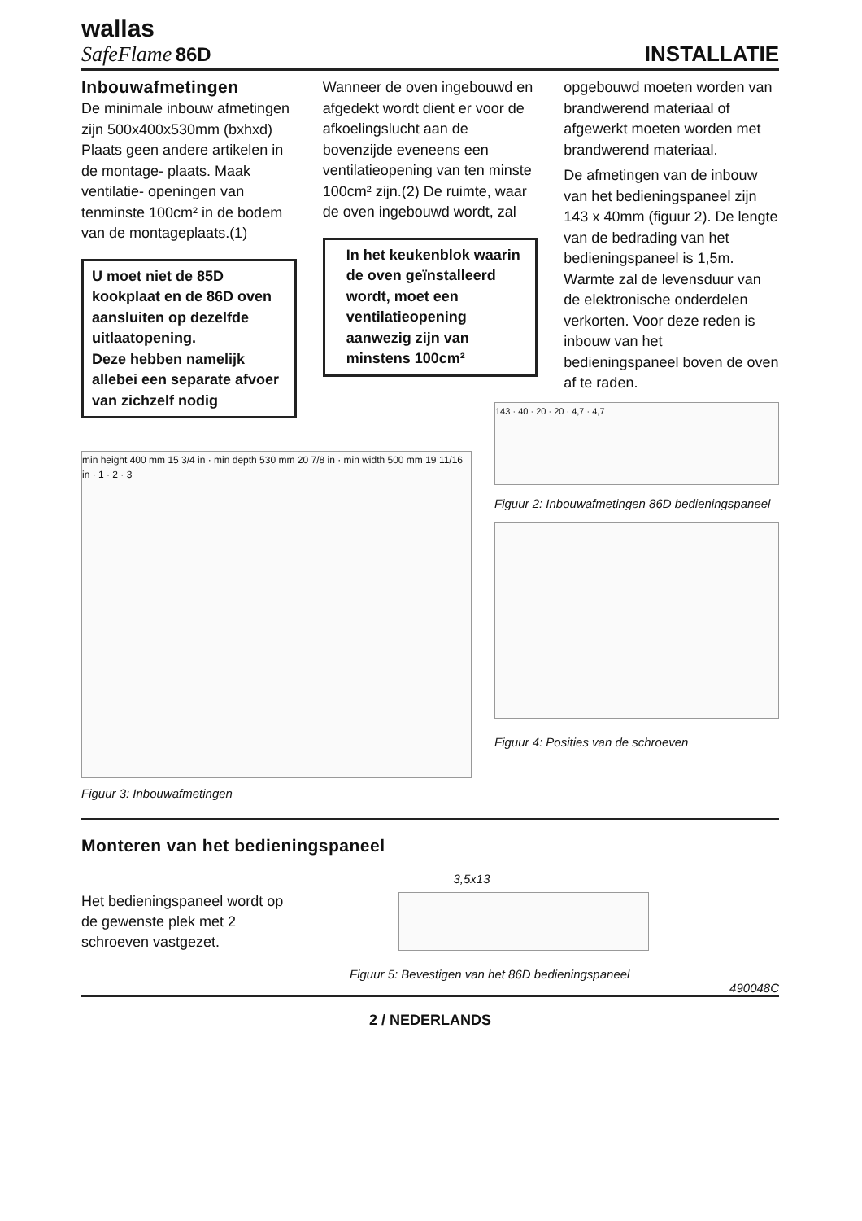wallas
SafeFlame 86D
INSTALLATIE
Inbouwafmetingen
De minimale inbouw afmetingen zijn 500x400x530mm (bxhxd) Plaats geen andere artikelen in de montage- plaats. Maak ventilatie- openingen van tenminste 100cm² in de bodem van de montageplaats.(1)
U moet niet de 85D kookplaat en de 86D oven aansluiten op dezelfde uitlaatopening.
Deze hebben namelijk allebei een separate afvoer van zichzelf nodig
Wanneer de oven ingebouwd en afgedekt wordt dient er voor de afkoelingslucht aan de bovenzijde eveneens een ventilatieopening van ten minste 100cm² zijn.(2) De ruimte, waar de oven ingebouwd wordt, zal
In het keukenblok waarin de oven geïnstalleerd wordt, moet een ventilatieopening aanwezig zijn van minstens 100cm²
opgebouwd moeten worden van brandwerend materiaal of afgewerkt moeten worden met brandwerend materiaal.
De afmetingen van de inbouw van het bedieningspaneel zijn 143 x 40mm (figuur 2). De lengte van de bedrading van het bedieningspaneel is 1,5m. Warmte zal de levensduur van de elektronische onderdelen verkorten. Voor deze reden is inbouw van het bedieningspaneel boven de oven af te raden.
min height 400 mm 15 3/4 in · min depth 530 mm 20 7/8 in · min width 500 mm 19 11/16 in · 1 · 2 · 3
Figuur 3: Inbouwafmetingen
143 · 40 · 20 · 20 · 4,7 · 4,7
Figuur 2: Inbouwafmetingen 86D bedieningspaneel
Figuur 4: Posities van de schroeven
Monteren van het bedieningspaneel
Het bedieningspaneel wordt op de gewenste plek met 2 schroeven vastgezet.
3,5x13
Figuur 5: Bevestigen van het 86D bedieningspaneel
490048C
2 / NEDERLANDS